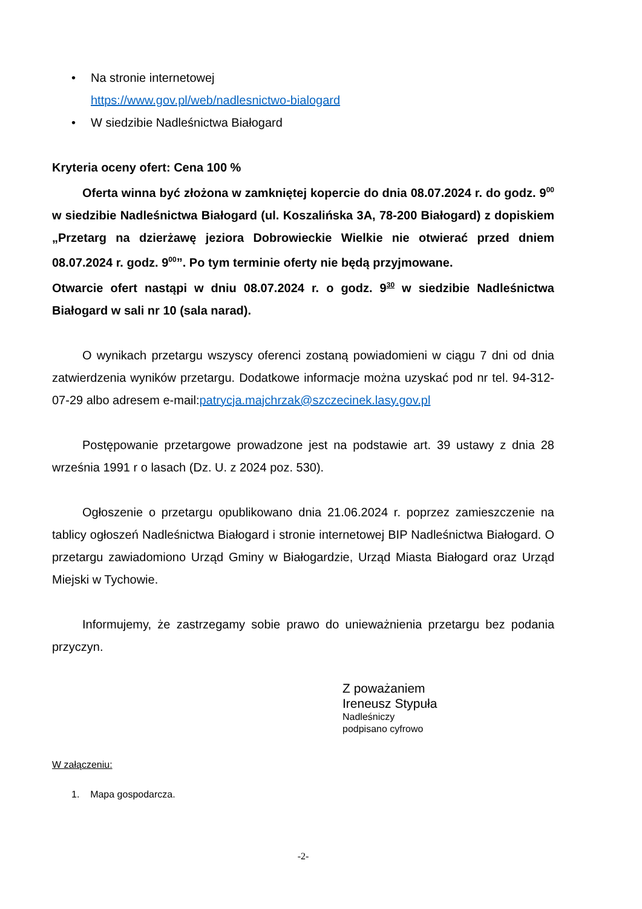• Na stronie internetowej
https://www.gov.pl/web/nadlesnictwo-bialogard
• W siedzibie Nadleśnictwa Białogard
Kryteria oceny ofert: Cena 100 %
Oferta winna być złożona w zamkniętej kopercie do dnia 08.07.2024 r. do godz. 9<sup>00</sup> w siedzibie Nadleśnictwa Białogard (ul. Koszalińska 3A, 78-200 Białogard) z dopiskiem „Przetarg na dzierżawę jeziora Dobrowieckie Wielkie nie otwierać przed dniem 08.07.2024 r. godz. 9<sup>00</sup>”. Po tym terminie oferty nie będą przyjmowane.
Otwarcie ofert nastąpi w dniu 08.07.2024 r. o godz. 9<sup>30</sup> w siedzibie Nadleśnictwa Białogard w sali nr 10 (sala narad).
O wynikach przetargu wszyscy oferenci zostaną powiadomieni w ciągu 7 dni od dnia zatwierdzenia wyników przetargu. Dodatkowe informacje można uzyskać pod nr tel. 94-312-07-29 albo adresem e-mail:patrycja.majchrzak@szczecinek.lasy.gov.pl
Postępowanie przetargowe prowadzone jest na podstawie art. 39 ustawy z dnia 28 września 1991 r o lasach (Dz. U. z 2024 poz. 530).
Ogłoszenie o przetargu opublikowano dnia 21.06.2024 r. poprzez zamieszczenie na tablicy ogłoszeń Nadleśnictwa Białogard i stronie internetowej BIP Nadleśnictwa Białogard. O przetargu zawiadomiono Urząd Gminy w Białogardzie, Urząd Miasta Białogard oraz Urząd Miejski w Tychowie.
Informujemy, że zastrzegamy sobie prawo do unieważnienia przetargu bez podania przyczyn.
Z poważaniem
Ireneusz Stypuła
Nadleśniczy
podpisano cyfrowo
W załączeniu:
1. Mapa gospodarcza.
-2-